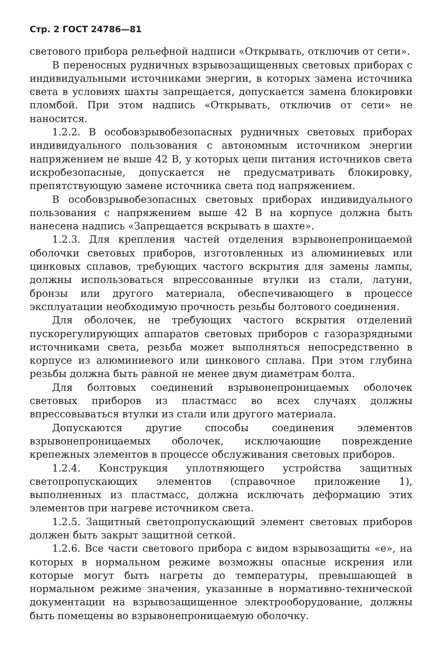Стр. 2 ГОСТ 24786—81
светового прибора рельефной надписи «Открывать, отключив от сети».
В переносных рудничных взрывозащищенных световых приборах с индивидуальными источниками энергии, в которых замена источника света в условиях шахты запрещается, допускается замена блокировки пломбой. При этом надпись «Открывать, отключив от сети» не наносится.
1.2.2. В особовзрывобезопасных рудничных световых приборах индивидуального пользования с автономным источником энергии напряжением не выше 42 В, у которых цепи питания источников света искробезопасные, допускается не предусматривать блокировку, препятствующую замене источника света под напряжением.
В особовзрывобезопасных световых приборах индивидуального пользования с напряжением выше 42 В на корпусе должна быть нанесена надпись «Запрещается вскрывать в шахте».
1.2.3. Для крепления частей отделения взрывонепроницаемой оболочки световых приборов, изготовленных из алюминиевых или цинковых сплавов, требующих частого вскрытия для замены лампы, должны использоваться впрессованные втулки из стали, латуни, бронзы или другого материала, обеспечивающего в процессе эксплуатации необходимую прочность резьбы болтового соединения.
Для оболочек, не требующих частого вскрытия отделений пускорегулирующих аппаратов световых приборов с газоразрядными источниками света, резьба может выполняться непосредственно в корпусе из алюминиевого или цинкового сплава. При этом глубина резьбы должна быть равной не менее двум диаметрам болта.
Для болтовых соединений взрывонепроницаемых оболочек световых приборов из пластмасс во всех случаях должны впрессовываться втулки из стали или другого материала.
Допускаются другие способы соединения элементов взрывонепроницаемых оболочек, исключающие повреждение крепежных элементов в процессе обслуживания световых приборов.
1.2.4. Конструкция уплотняющего устройства защитных светопропускающих элементов (справочное приложение 1), выполненных из пластмасс, должна исключать деформацию этих элементов при нагреве источником света.
1.2.5. Защитный светопропускающий элемент световых приборов должен быть закрыт защитной сеткой.
1.2.6. Все части светового прибора с видом взрывозащиты «е», на которых в нормальном режиме возможны опасные искрения или которые могут быть нагреты до температуры, превышающей в нормальном режиме значения, указанные в нормативно-технической документации на взрывозащищенное электрооборудование, должны быть помещены во взрывонепроницаемую оболочку.